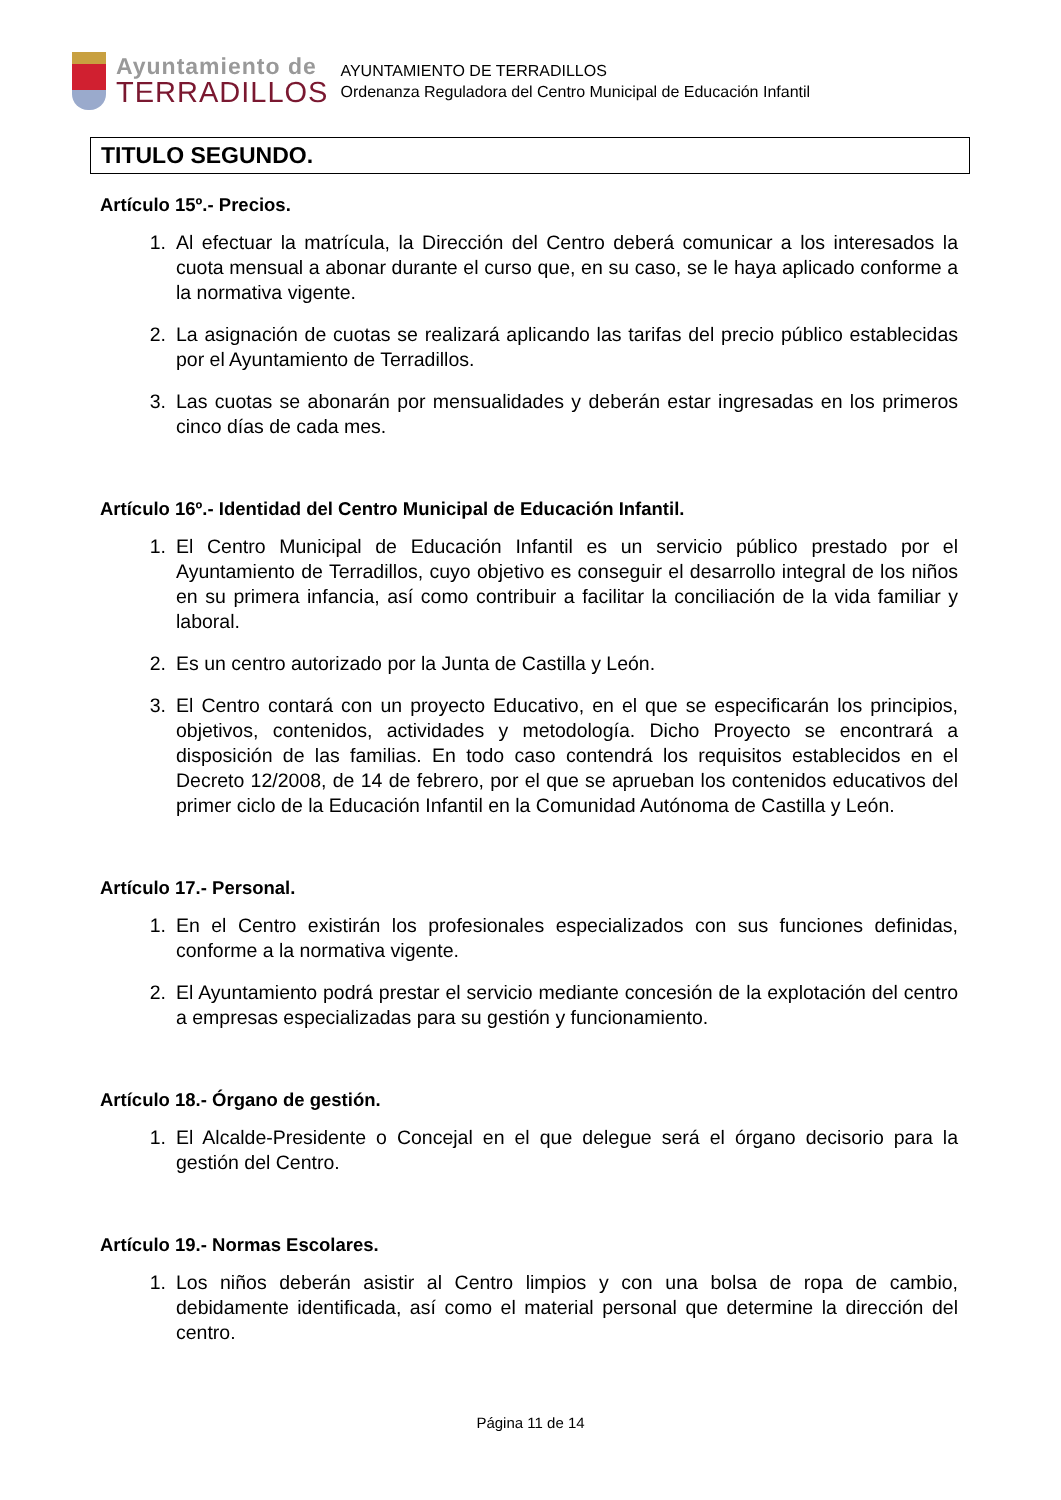Ayuntamiento de
TERRADILLOS
AYUNTAMIENTO DE TERRADILLOS
Ordenanza Reguladora del Centro Municipal de Educación Infantil
TITULO SEGUNDO.
Artículo 15º.- Precios.
1. Al efectuar la matrícula, la Dirección del Centro deberá comunicar a los interesados la cuota mensual a abonar durante el curso que, en su caso, se le haya aplicado conforme a la normativa vigente.
2. La asignación de cuotas se realizará aplicando las tarifas del precio público establecidas por el Ayuntamiento de Terradillos.
3. Las cuotas se abonarán por mensualidades y deberán estar ingresadas en los primeros cinco días de cada mes.
Artículo 16º.- Identidad del Centro Municipal de Educación Infantil.
1. El Centro Municipal de Educación Infantil es un servicio público prestado por el Ayuntamiento de Terradillos, cuyo objetivo es conseguir el desarrollo integral de los niños en su primera infancia, así como contribuir a facilitar la conciliación de la vida familiar y laboral.
2. Es un centro autorizado por la Junta de Castilla y León.
3. El Centro contará con un proyecto Educativo, en el que se especificarán los principios, objetivos, contenidos, actividades y metodología. Dicho Proyecto se encontrará a disposición de las familias. En todo caso contendrá los requisitos establecidos en el Decreto 12/2008, de 14 de febrero, por el que se aprueban los contenidos educativos del primer ciclo de la Educación Infantil en la Comunidad Autónoma de Castilla y León.
Artículo 17.- Personal.
1. En el Centro existirán los profesionales especializados con sus funciones definidas, conforme a la normativa vigente.
2. El Ayuntamiento podrá prestar el servicio mediante concesión de la explotación del centro a empresas especializadas para su gestión y funcionamiento.
Artículo 18.- Órgano de gestión.
1. El Alcalde-Presidente o Concejal en el que delegue será el órgano decisorio para la gestión del Centro.
Artículo 19.- Normas Escolares.
1. Los niños deberán asistir al Centro limpios y con una bolsa de ropa de cambio, debidamente identificada, así como el material personal que determine la dirección del centro.
Página 11 de 14